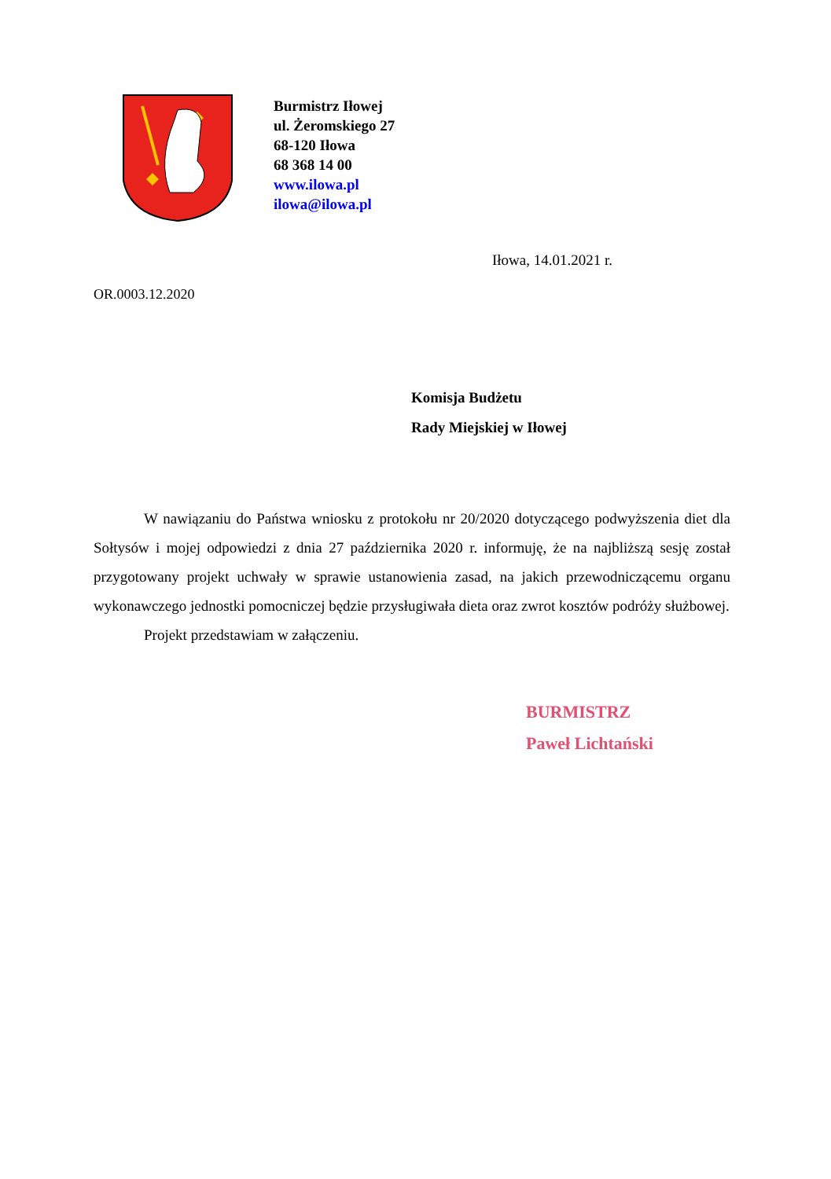Burmistrz Iłowej
ul. Żeromskiego 27
68-120 Iłowa
68 368 14 00
www.ilowa.pl
ilowa@ilowa.pl
Iłowa, 14.01.2021 r.
OR.0003.12.2020
Komisja Budżetu
Rady Miejskiej w Iłowej
W nawiązaniu do Państwa wniosku z protokołu nr 20/2020 dotyczącego podwyższenia diet dla Sołtysów i mojej odpowiedzi z dnia 27 października 2020 r. informuję, że na najbliższą sesję został przygotowany projekt uchwały w sprawie ustanowienia zasad, na jakich przewodniczącemu organu wykonawczego jednostki pomocniczej będzie przysługiwała dieta oraz zwrot kosztów podróży służbowej.
Projekt przedstawiam w załączeniu.
BURMISTRZ
Paweł Lichtański